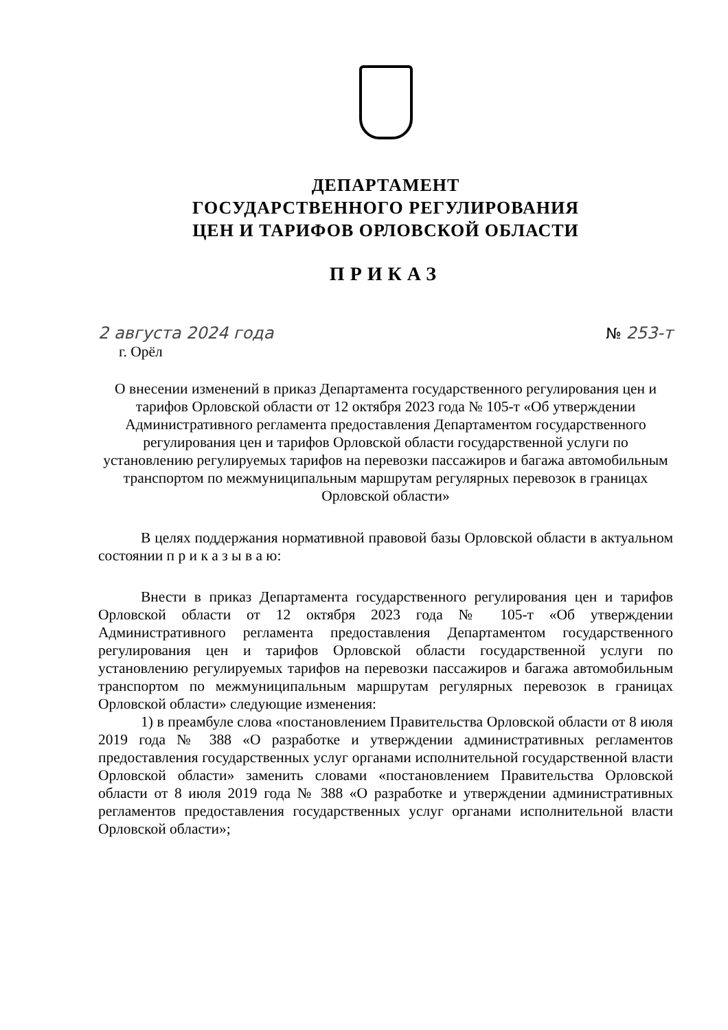ДЕПАРТАМЕНТ
ГОСУДАРСТВЕННОГО РЕГУЛИРОВАНИЯ
ЦЕН И ТАРИФОВ ОРЛОВСКОЙ ОБЛАСТИ
ПРИКАЗ
2 августа 2024 года № 253-т
г. Орёл
О внесении изменений в приказ Департамента государственного регулирования цен и тарифов Орловской области от 12 октября 2023 года № 105-т «Об утверждении Административного регламента предоставления Департаментом государственного регулирования цен и тарифов Орловской области государственной услуги по установлению регулируемых тарифов на перевозки пассажиров и багажа автомобильным транспортом по межмуниципальным маршрутам регулярных перевозок в границах Орловской области»
В целях поддержания нормативной правовой базы Орловской области в актуальном состоянии п р и к а з ы в а ю:
Внести в приказ Департамента государственного регулирования цен и тарифов Орловской области от 12 октября 2023 года № 105-т «Об утверждении Административного регламента предоставления Департаментом государственного регулирования цен и тарифов Орловской области государственной услуги по установлению регулируемых тарифов на перевозки пассажиров и багажа автомобильным транспортом по межмуниципальным маршрутам регулярных перевозок в границах Орловской области» следующие изменения:
1) в преамбуле слова «постановлением Правительства Орловской области от 8 июля 2019 года № 388 «О разработке и утверждении административных регламентов предоставления государственных услуг органами исполнительной государственной власти Орловской области» заменить словами «постановлением Правительства Орловской области от 8 июля 2019 года № 388 «О разработке и утверждении административных регламентов предоставления государственных услуг органами исполнительной власти Орловской области»;